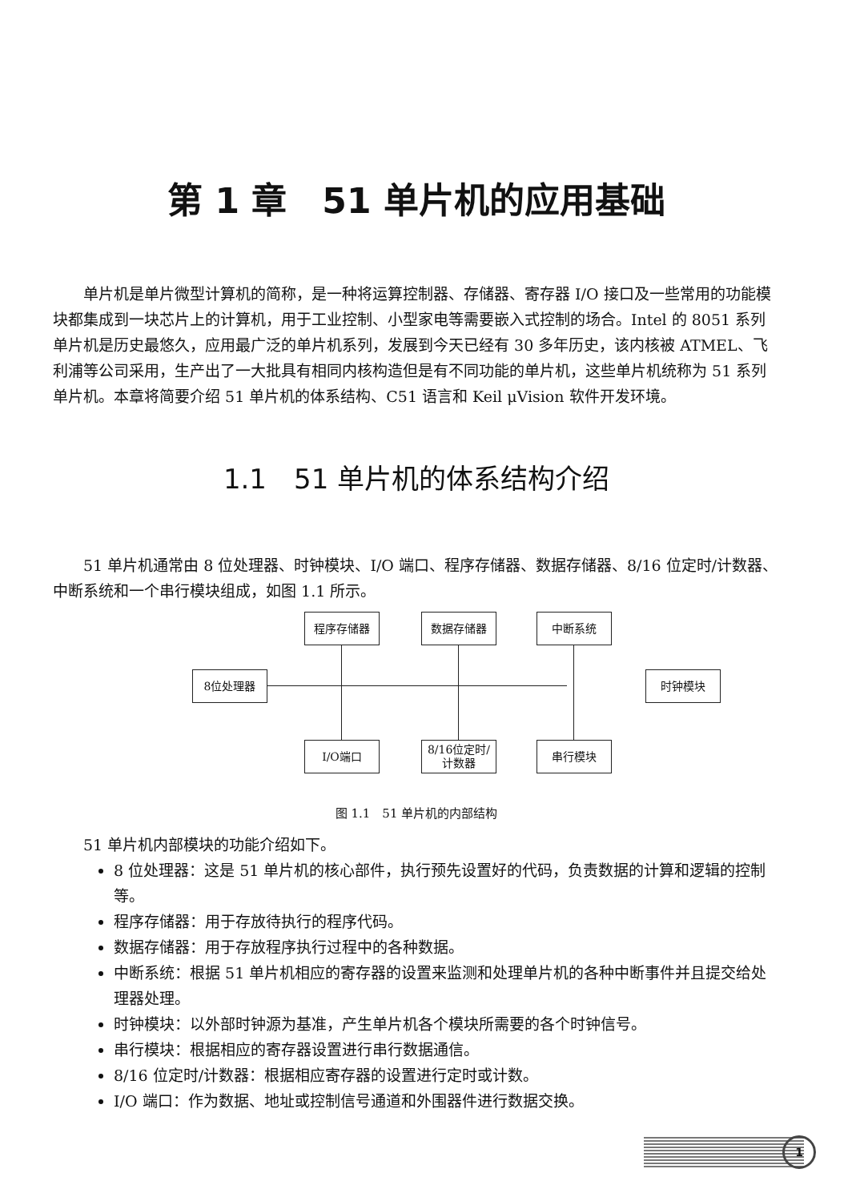第 1 章　51 单片机的应用基础
单片机是单片微型计算机的简称，是一种将运算控制器、存储器、寄存器 I/O 接口及一些常用的功能模块都集成到一块芯片上的计算机，用于工业控制、小型家电等需要嵌入式控制的场合。Intel 的 8051 系列单片机是历史最悠久，应用最广泛的单片机系列，发展到今天已经有 30 多年历史，该内核被 ATMEL、飞利浦等公司采用，生产出了一大批具有相同内核构造但是有不同功能的单片机，这些单片机统称为 51 系列单片机。本章将简要介绍 51 单片机的体系结构、C51 语言和 Keil μVision 软件开发环境。
1.1　51 单片机的体系结构介绍
51 单片机通常由 8 位处理器、时钟模块、I/O 端口、程序存储器、数据存储器、8/16 位定时/计数器、中断系统和一个串行模块组成，如图 1.1 所示。
程序存储器 数据存储器 中断系统
8位处理器 时钟模块
I/O端口
8/16位定时/
计数器
串行模块
图 1.1　51 单片机的内部结构
51 单片机内部模块的功能介绍如下。
8 位处理器：这是 51 单片机的核心部件，执行预先设置好的代码，负责数据的计算和逻辑的控制等。
程序存储器：用于存放待执行的程序代码。
数据存储器：用于存放程序执行过程中的各种数据。
中断系统：根据 51 单片机相应的寄存器的设置来监测和处理单片机的各种中断事件并且提交给处理器处理。
时钟模块：以外部时钟源为基准，产生单片机各个模块所需要的各个时钟信号。
串行模块：根据相应的寄存器设置进行串行数据通信。
8/16 位定时/计数器：根据相应寄存器的设置进行定时或计数。
I/O 端口：作为数据、地址或控制信号通道和外围器件进行数据交换。
1